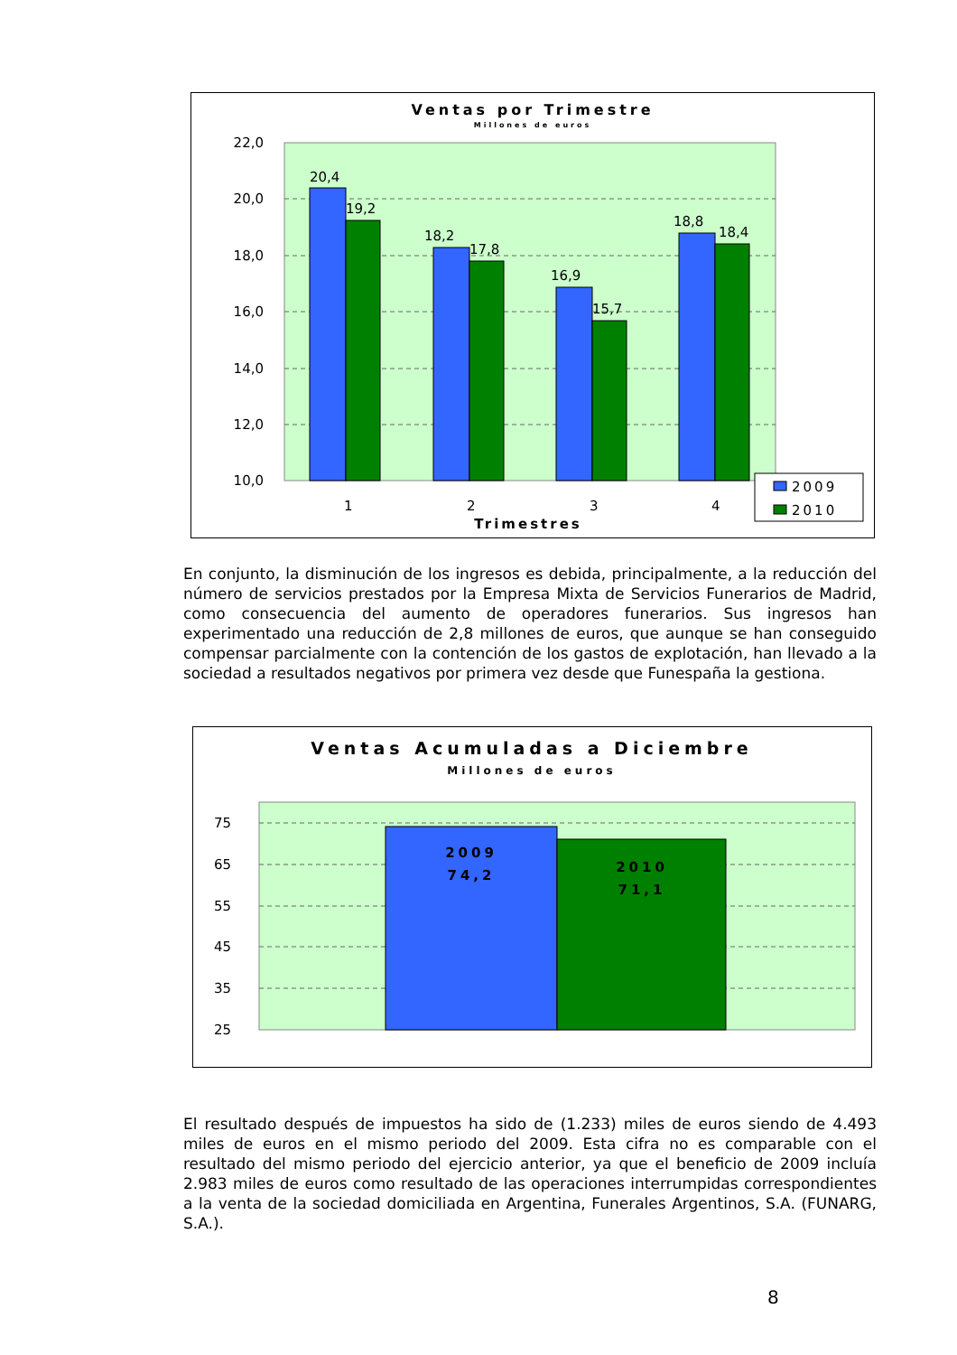Ventas por Trimestre
Millones de euros
22,0
20,0
18,0
16,0
14,0
12,0
10,0
20,4
19,2
18,2
17,8
16,9
15,7
18,8
18,4
1
2
3
4
Trimestres
2009
2010
En conjunto, la disminución de los ingresos es debida, principalmente, a la reducción del número de servicios prestados por la Empresa Mixta de Servicios Funerarios de Madrid, como consecuencia del aumento de operadores funerarios. Sus ingresos han experimentado una reducción de 2,8 millones de euros, que aunque se han conseguido compensar parcialmente con la contención de los gastos de explotación, han llevado a la sociedad a resultados negativos por primera vez desde que Funespaña la gestiona.
Ventas Acumuladas a Diciembre
Millones de euros
75
65
55
45
35
25
2009
74,2
2010
71,1
El resultado después de impuestos ha sido de (1.233) miles de euros siendo de 4.493 miles de euros en el mismo periodo del 2009. Esta cifra no es comparable con el resultado del mismo periodo del ejercicio anterior, ya que el beneficio de 2009 incluía 2.983 miles de euros como resultado de las operaciones interrumpidas correspondientes a la venta de la sociedad domiciliada en Argentina, Funerales Argentinos, S.A. (FUNARG, S.A.).
8